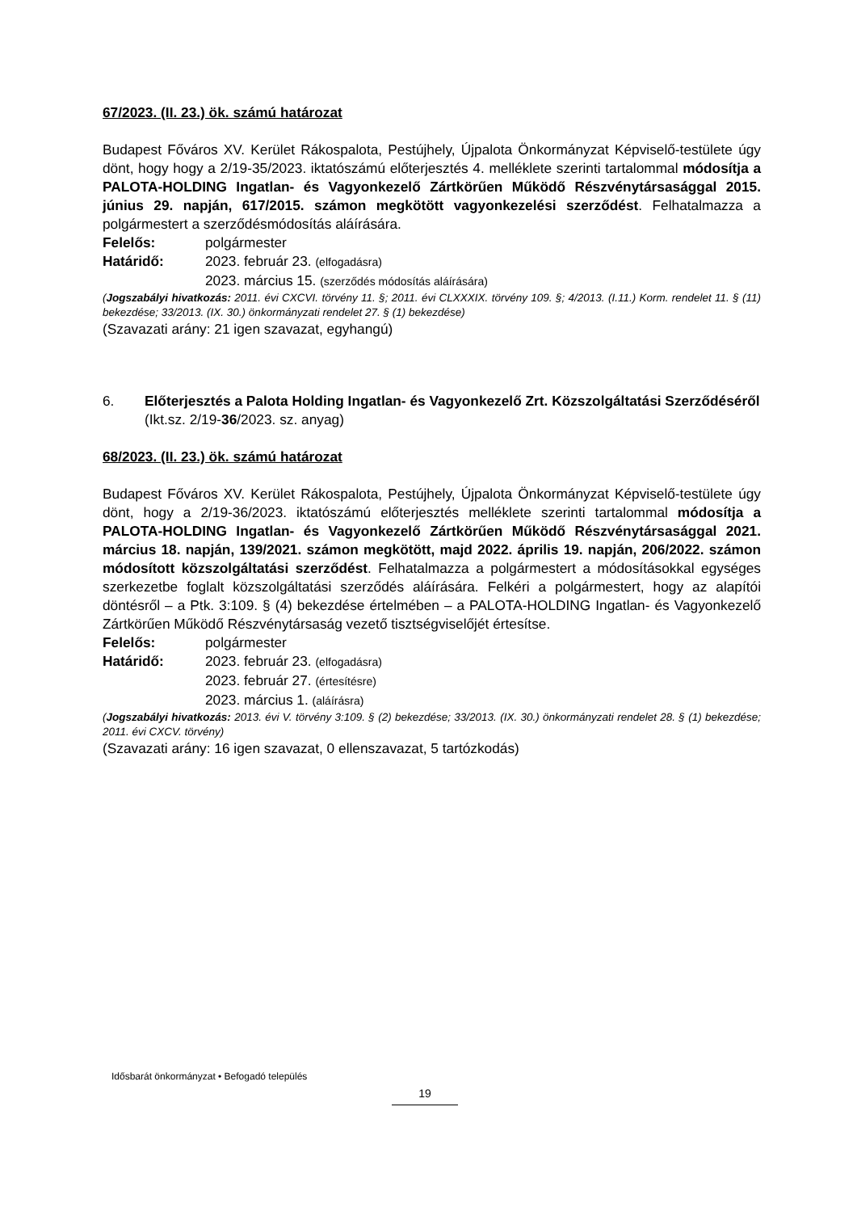67/2023. (II. 23.) ök. számú határozat
Budapest Főváros XV. Kerület Rákospalota, Pestújhely, Újpalota Önkormányzat Képviselő-testülete úgy dönt, hogy hogy a 2/19-35/2023. iktatószámú előterjesztés 4. melléklete szerinti tartalommal módosítja a PALOTA-HOLDING Ingatlan- és Vagyonkezelő Zártkörűen Működő Részvénytársasággal 2015. június 29. napján, 617/2015. számon megkötött vagyonkezelési szerződést. Felhatalmazza a polgármestert a szerződésmódosítás aláírására.
Felelős: polgármester
Határidő: 2023. február 23. (elfogadásra)
2023. március 15. (szerződés módosítás aláírására)
(Jogszabályi hivatkozás: 2011. évi CXCVI. törvény 11. §; 2011. évi CLXXXIX. törvény 109. §; 4/2013. (I.11.) Korm. rendelet 11. § (11) bekezdése; 33/2013. (IX. 30.) önkormányzati rendelet 27. § (1) bekezdése)
(Szavazati arány: 21 igen szavazat, egyhangú)
6. Előterjesztés a Palota Holding Ingatlan- és Vagyonkezelő Zrt. Közszolgáltatási Szerződéséről
(Ikt.sz. 2/19-36/2023. sz. anyag)
68/2023. (II. 23.) ök. számú határozat
Budapest Főváros XV. Kerület Rákospalota, Pestújhely, Újpalota Önkormányzat Képviselő-testülete úgy dönt, hogy a 2/19-36/2023. iktatószámú előterjesztés melléklete szerinti tartalommal módosítja a PALOTA-HOLDING Ingatlan- és Vagyonkezelő Zártkörűen Működő Részvénytársasággal 2021. március 18. napján, 139/2021. számon megkötött, majd 2022. április 19. napján, 206/2022. számon módosított közszolgáltatási szerződést. Felhatalmazza a polgármestert a módosításokkal egységes szerkezetbe foglalt közszolgáltatási szerződés aláírására. Felkéri a polgármestert, hogy az alapítói döntésről – a Ptk. 3:109. § (4) bekezdése értelmében – a PALOTA-HOLDING Ingatlan- és Vagyonkezelő Zártkörűen Működő Részvénytársaság vezető tisztségviselőjét értesítse.
Felelős: polgármester
Határidő: 2023. február 23. (elfogadásra)
2023. február 27. (értesítésre)
2023. március 1. (aláírásra)
(Jogszabályi hivatkozás: 2013. évi V. törvény 3:109. § (2) bekezdése; 33/2013. (IX. 30.) önkormányzati rendelet 28. § (1) bekezdése; 2011. évi CXCV. törvény)
(Szavazati arány: 16 igen szavazat, 0 ellenszavazat, 5 tartózkodás)
Idősbarát önkormányzat • Befogadó település
19